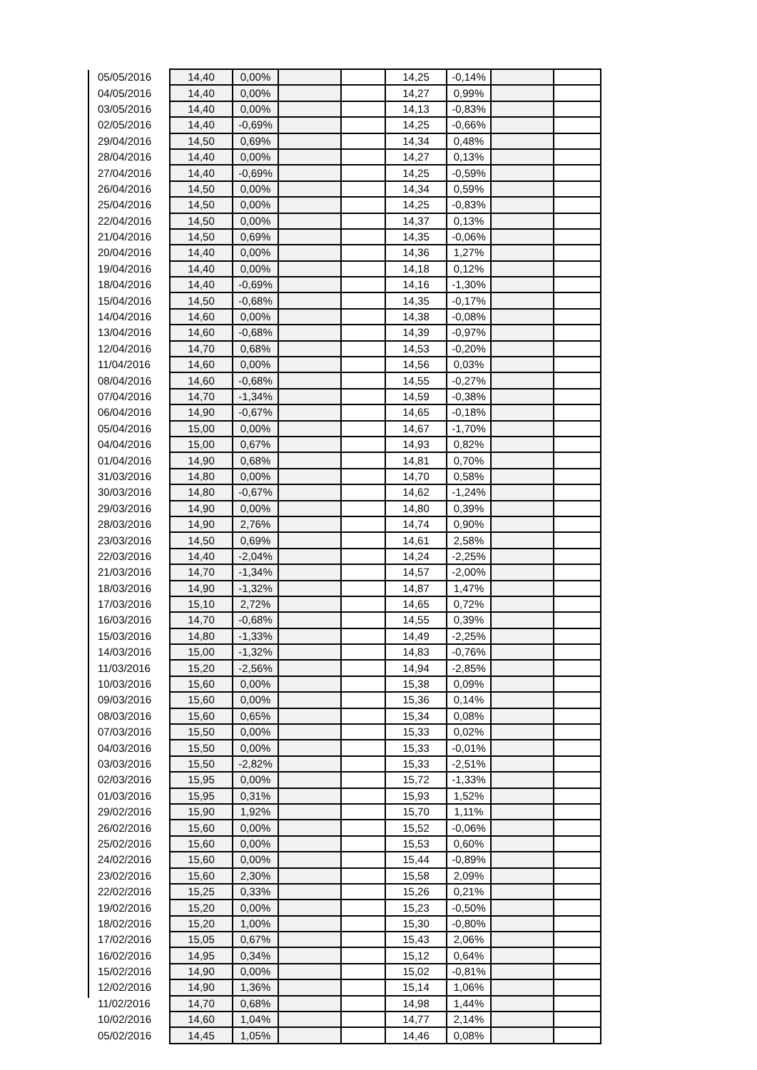| 05/05/2016 | 14,40 | 0,00% | | | 14,25 | -0,14% | | |
| 04/05/2016 | 14,40 | 0,00% | | | 14,27 | 0,99% | | |
| 03/05/2016 | 14,40 | 0,00% | | | 14,13 | -0,83% | | |
| 02/05/2016 | 14,40 | -0,69% | | | 14,25 | -0,66% | | |
| 29/04/2016 | 14,50 | 0,69% | | | 14,34 | 0,48% | | |
| 28/04/2016 | 14,40 | 0,00% | | | 14,27 | 0,13% | | |
| 27/04/2016 | 14,40 | -0,69% | | | 14,25 | -0,59% | | |
| 26/04/2016 | 14,50 | 0,00% | | | 14,34 | 0,59% | | |
| 25/04/2016 | 14,50 | 0,00% | | | 14,25 | -0,83% | | |
| 22/04/2016 | 14,50 | 0,00% | | | 14,37 | 0,13% | | |
| 21/04/2016 | 14,50 | 0,69% | | | 14,35 | -0,06% | | |
| 20/04/2016 | 14,40 | 0,00% | | | 14,36 | 1,27% | | |
| 19/04/2016 | 14,40 | 0,00% | | | 14,18 | 0,12% | | |
| 18/04/2016 | 14,40 | -0,69% | | | 14,16 | -1,30% | | |
| 15/04/2016 | 14,50 | -0,68% | | | 14,35 | -0,17% | | |
| 14/04/2016 | 14,60 | 0,00% | | | 14,38 | -0,08% | | |
| 13/04/2016 | 14,60 | -0,68% | | | 14,39 | -0,97% | | |
| 12/04/2016 | 14,70 | 0,68% | | | 14,53 | -0,20% | | |
| 11/04/2016 | 14,60 | 0,00% | | | 14,56 | 0,03% | | |
| 08/04/2016 | 14,60 | -0,68% | | | 14,55 | -0,27% | | |
| 07/04/2016 | 14,70 | -1,34% | | | 14,59 | -0,38% | | |
| 06/04/2016 | 14,90 | -0,67% | | | 14,65 | -0,18% | | |
| 05/04/2016 | 15,00 | 0,00% | | | 14,67 | -1,70% | | |
| 04/04/2016 | 15,00 | 0,67% | | | 14,93 | 0,82% | | |
| 01/04/2016 | 14,90 | 0,68% | | | 14,81 | 0,70% | | |
| 31/03/2016 | 14,80 | 0,00% | | | 14,70 | 0,58% | | |
| 30/03/2016 | 14,80 | -0,67% | | | 14,62 | -1,24% | | |
| 29/03/2016 | 14,90 | 0,00% | | | 14,80 | 0,39% | | |
| 28/03/2016 | 14,90 | 2,76% | | | 14,74 | 0,90% | | |
| 23/03/2016 | 14,50 | 0,69% | | | 14,61 | 2,58% | | |
| 22/03/2016 | 14,40 | -2,04% | | | 14,24 | -2,25% | | |
| 21/03/2016 | 14,70 | -1,34% | | | 14,57 | -2,00% | | |
| 18/03/2016 | 14,90 | -1,32% | | | 14,87 | 1,47% | | |
| 17/03/2016 | 15,10 | 2,72% | | | 14,65 | 0,72% | | |
| 16/03/2016 | 14,70 | -0,68% | | | 14,55 | 0,39% | | |
| 15/03/2016 | 14,80 | -1,33% | | | 14,49 | -2,25% | | |
| 14/03/2016 | 15,00 | -1,32% | | | 14,83 | -0,76% | | |
| 11/03/2016 | 15,20 | -2,56% | | | 14,94 | -2,85% | | |
| 10/03/2016 | 15,60 | 0,00% | | | 15,38 | 0,09% | | |
| 09/03/2016 | 15,60 | 0,00% | | | 15,36 | 0,14% | | |
| 08/03/2016 | 15,60 | 0,65% | | | 15,34 | 0,08% | | |
| 07/03/2016 | 15,50 | 0,00% | | | 15,33 | 0,02% | | |
| 04/03/2016 | 15,50 | 0,00% | | | 15,33 | -0,01% | | |
| 03/03/2016 | 15,50 | -2,82% | | | 15,33 | -2,51% | | |
| 02/03/2016 | 15,95 | 0,00% | | | 15,72 | -1,33% | | |
| 01/03/2016 | 15,95 | 0,31% | | | 15,93 | 1,52% | | |
| 29/02/2016 | 15,90 | 1,92% | | | 15,70 | 1,11% | | |
| 26/02/2016 | 15,60 | 0,00% | | | 15,52 | -0,06% | | |
| 25/02/2016 | 15,60 | 0,00% | | | 15,53 | 0,60% | | |
| 24/02/2016 | 15,60 | 0,00% | | | 15,44 | -0,89% | | |
| 23/02/2016 | 15,60 | 2,30% | | | 15,58 | 2,09% | | |
| 22/02/2016 | 15,25 | 0,33% | | | 15,26 | 0,21% | | |
| 19/02/2016 | 15,20 | 0,00% | | | 15,23 | -0,50% | | |
| 18/02/2016 | 15,20 | 1,00% | | | 15,30 | -0,80% | | |
| 17/02/2016 | 15,05 | 0,67% | | | 15,43 | 2,06% | | |
| 16/02/2016 | 14,95 | 0,34% | | | 15,12 | 0,64% | | |
| 15/02/2016 | 14,90 | 0,00% | | | 15,02 | -0,81% | | |
| 12/02/2016 | 14,90 | 1,36% | | | 15,14 | 1,06% | | |
| 11/02/2016 | 14,70 | 0,68% | | | 14,98 | 1,44% | | |
| 10/02/2016 | 14,60 | 1,04% | | | 14,77 | 2,14% | | |
| 05/02/2016 | 14,45 | 1,05% | | | 14,46 | 0,08% | | |